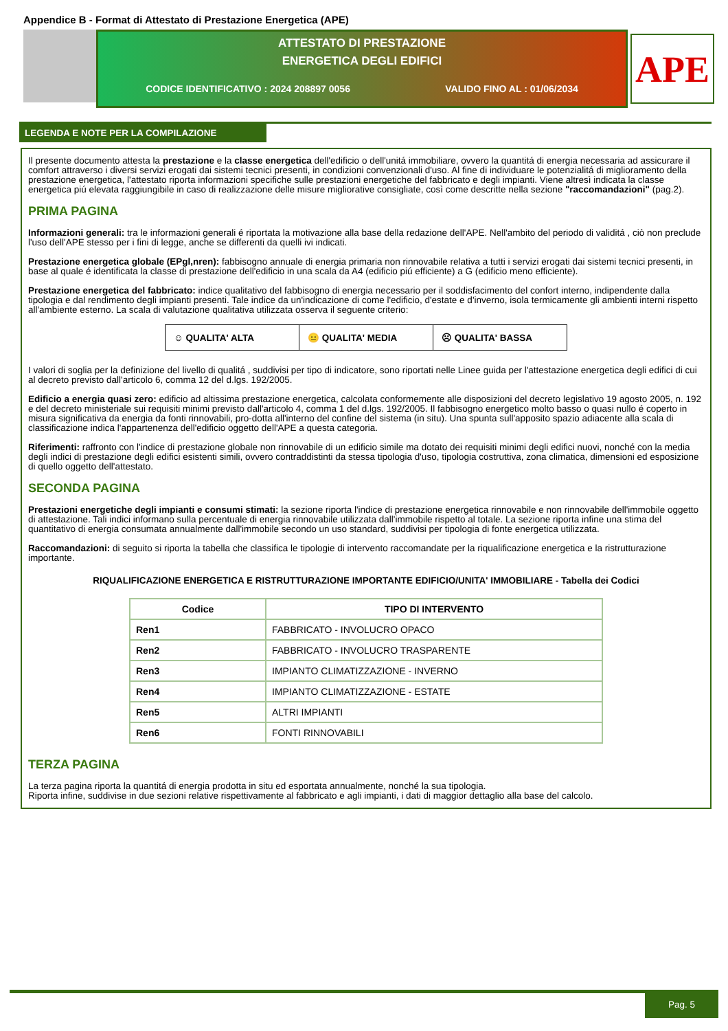Appendice B - Format di Attestato di Prestazione Energetica (APE)
ATTESTATO DI PRESTAZIONE
ENERGETICA DEGLI EDIFICI
CODICE IDENTIFICATIVO : 2024 208897 0056 VALIDO FINO AL : 01/06/2034
APE
LEGENDA E NOTE PER LA COMPILAZIONE
Il presente documento attesta la prestazione e la classe energetica dell'edificio o dell'unitá immobiliare, ovvero la quantitá di energia necessaria ad assicurare il comfort attraverso i diversi servizi erogati dai sistemi tecnici presenti, in condizioni convenzionali d'uso. Al fine di individuare le potenzialitá di miglioramento della prestazione energetica, l'attestato riporta informazioni specifiche sulle prestazioni energetiche del fabbricato e degli impianti. Viene altresì indicata la classe energetica piú elevata raggiungibile in caso di realizzazione delle misure migliorative consigliate, così come descritte nella sezione "raccomandazioni" (pag.2).
PRIMA PAGINA
Informazioni generali: tra le informazioni generali é riportata la motivazione alla base della redazione dell'APE. Nell'ambito del periodo di validitá , ciò non preclude l'uso dell'APE stesso per i fini di legge, anche se differenti da quelli ivi indicati.
Prestazione energetica globale (EPgl,nren): fabbisogno annuale di energia primaria non rinnovabile relativa a tutti i servizi erogati dai sistemi tecnici presenti, in base al quale é identificata la classe di prestazione dell'edificio in una scala da A4 (edificio piú efficiente) a G (edificio meno efficiente).
Prestazione energetica del fabbricato: indice qualitativo del fabbisogno di energia necessario per il soddisfacimento del confort interno, indipendente dalla tipologia e dal rendimento degli impianti presenti. Tale indice da un'indicazione di come l'edificio, d'estate e d'inverno, isola termicamente gli ambienti interni rispetto all'ambiente esterno. La scala di valutazione qualitativa utilizzata osserva il seguente criterio:
| ☺ QUALITA' ALTA | 😐 QUALITA' MEDIA | ☹ QUALITA' BASSA |
I valori di soglia per la definizione del livello di qualitá , suddivisi per tipo di indicatore, sono riportati nelle Linee guida per l'attestazione energetica degli edifici di cui al decreto previsto dall'articolo 6, comma 12 del d.lgs. 192/2005.
Edificio a energia quasi zero: edificio ad altissima prestazione energetica, calcolata conformemente alle disposizioni del decreto legislativo 19 agosto 2005, n. 192 e del decreto ministeriale sui requisiti minimi previsto dall'articolo 4, comma 1 del d.lgs. 192/2005. Il fabbisogno energetico molto basso o quasi nullo é coperto in misura significativa da energia da fonti rinnovabili, pro-dotta all'interno del confine del sistema (in situ). Una spunta sull'apposito spazio adiacente alla scala di classificazione indica l'appartenenza dell'edificio oggetto dell'APE a questa categoria.
Riferimenti: raffronto con l'indice di prestazione globale non rinnovabile di un edificio simile ma dotato dei requisiti minimi degli edifici nuovi, nonché con la media degli indici di prestazione degli edifici esistenti simili, ovvero contraddistinti da stessa tipologia d'uso, tipologia costruttiva, zona climatica, dimensioni ed esposizione di quello oggetto dell'attestato.
SECONDA PAGINA
Prestazioni energetiche degli impianti e consumi stimati: la sezione riporta l'indice di prestazione energetica rinnovabile e non rinnovabile dell'immobile oggetto di attestazione. Tali indici informano sulla percentuale di energia rinnovabile utilizzata dall'immobile rispetto al totale. La sezione riporta infine una stima del quantitativo di energia consumata annualmente dall'immobile secondo un uso standard, suddivisi per tipologia di fonte energetica utilizzata.
Raccomandazioni: di seguito si riporta la tabella che classifica le tipologie di intervento raccomandate per la riqualificazione energetica e la ristrutturazione importante.
RIQUALIFICAZIONE ENERGETICA E RISTRUTTURAZIONE IMPORTANTE EDIFICIO/UNITA' IMMOBILIARE - Tabella dei Codici
| Codice | TIPO DI INTERVENTO |
| --- | --- |
| Ren1 | FABBRICATO - INVOLUCRO OPACO |
| Ren2 | FABBRICATO - INVOLUCRO TRASPARENTE |
| Ren3 | IMPIANTO CLIMATIZZAZIONE - INVERNO |
| Ren4 | IMPIANTO CLIMATIZZAZIONE - ESTATE |
| Ren5 | ALTRI IMPIANTI |
| Ren6 | FONTI RINNOVABILI |
TERZA PAGINA
La terza pagina riporta la quantitá di energia prodotta in situ ed esportata annualmente, nonché la sua tipologia.
Riporta infine, suddivise in due sezioni relative rispettivamente al fabbricato e agli impianti, i dati di maggior dettaglio alla base del calcolo.
Pag. 5